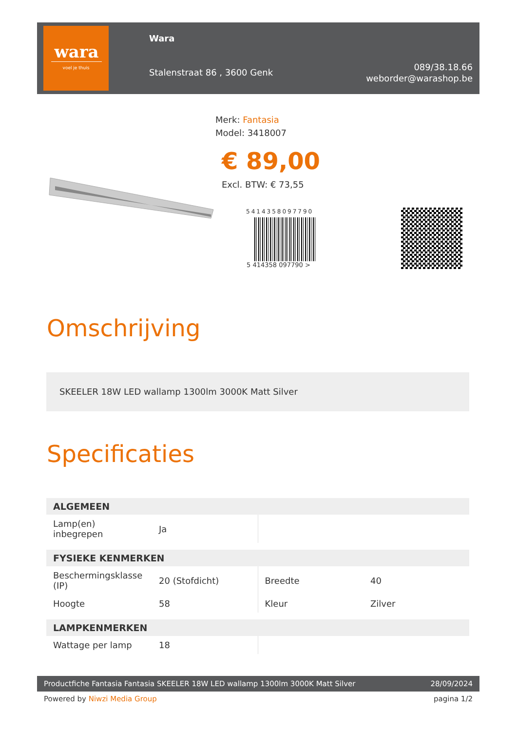wara
voel je thuis
Wara
Stalenstraat 86 , 3600 Genk
089/38.18.66
weborder@warashop.be
Merk: Fantasia
Model: 3418007
€ 89,00
Excl. BTW: € 73,55
5414358097790
5 414358 097790 >
Omschrijving
SKEELER 18W LED wallamp 1300lm 3000K Matt Silver
Specificaties
| ALGEMEEN | | | |
| --- | --- | --- | --- |
| Lamp(en) inbegrepen | Ja | | |
| FYSIEKE KENMERKEN | | | |
| Beschermingsklasse (IP) | 20 (Stofdicht) | Breedte | 40 |
| Hoogte | 58 | Kleur | Zilver |
| LAMPKENMERKEN | | | |
| Wattage per lamp | 18 | | |
Productfiche Fantasia Fantasia SKEELER 18W LED wallamp 1300lm 3000K Matt Silver 28/09/2024
Powered by Niwzi Media Group pagina 1/2